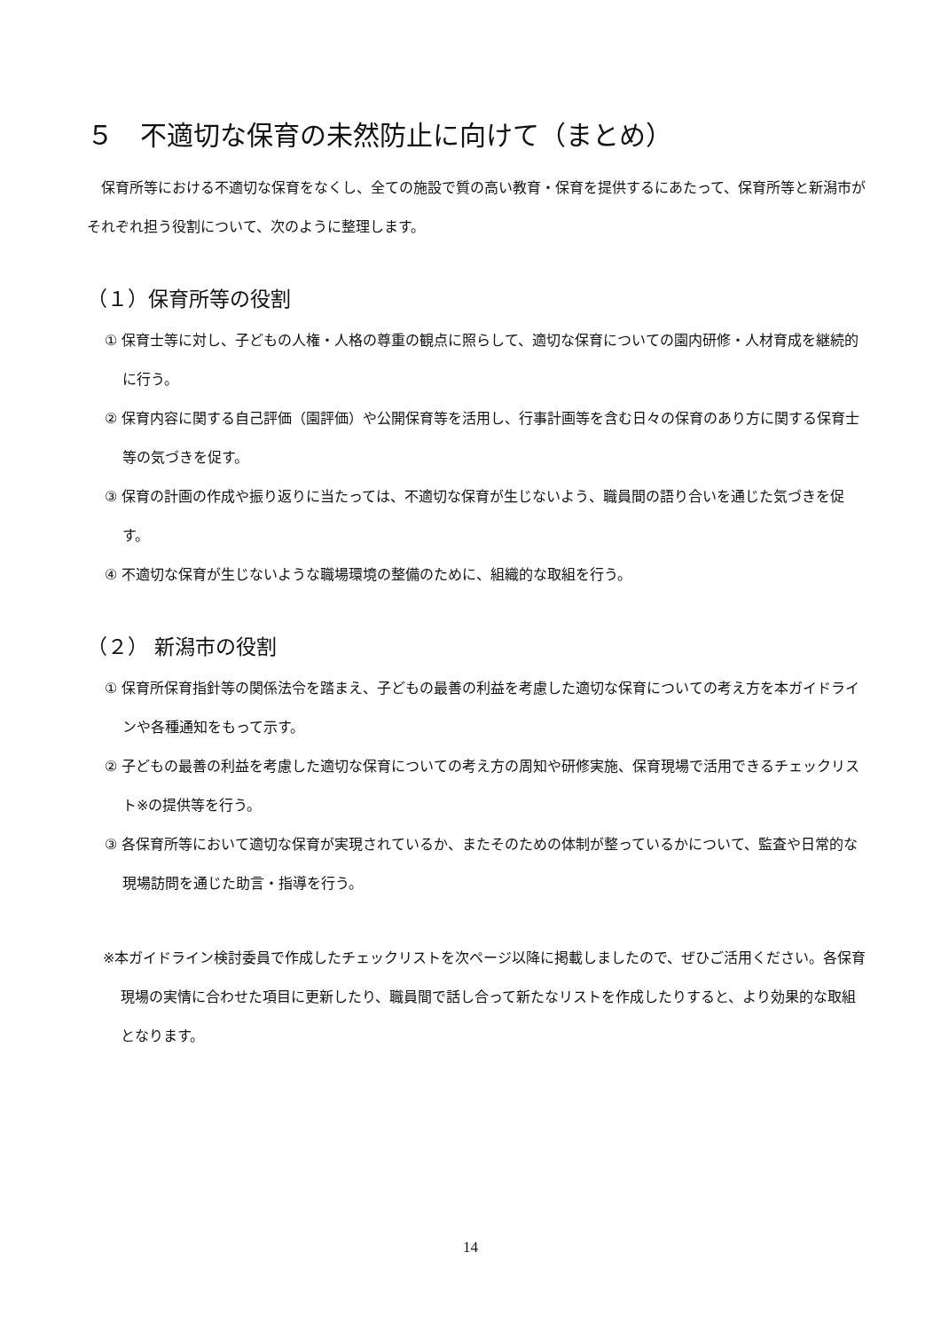５　不適切な保育の未然防止に向けて（まとめ）
保育所等における不適切な保育をなくし、全ての施設で質の高い教育・保育を提供するにあたって、保育所等と新潟市がそれぞれ担う役割について、次のように整理します。
（１）保育所等の役割
① 保育士等に対し、子どもの人権・人格の尊重の観点に照らして、適切な保育についての園内研修・人材育成を継続的に行う。
② 保育内容に関する自己評価（園評価）や公開保育等を活用し、行事計画等を含む日々の保育のあり方に関する保育士等の気づきを促す。
③ 保育の計画の作成や振り返りに当たっては、不適切な保育が生じないよう、職員間の語り合いを通じた気づきを促す。
④ 不適切な保育が生じないような職場環境の整備のために、組織的な取組を行う。
（２） 新潟市の役割
① 保育所保育指針等の関係法令を踏まえ、子どもの最善の利益を考慮した適切な保育についての考え方を本ガイドラインや各種通知をもって示す。
② 子どもの最善の利益を考慮した適切な保育についての考え方の周知や研修実施、保育現場で活用できるチェックリスト※の提供等を行う。
③ 各保育所等において適切な保育が実現されているか、またそのための体制が整っているかについて、監査や日常的な現場訪問を通じた助言・指導を行う。
※本ガイドライン検討委員で作成したチェックリストを次ページ以降に掲載しましたので、ぜひご活用ください。各保育現場の実情に合わせた項目に更新したり、職員間で話し合って新たなリストを作成したりすると、より効果的な取組となります。
14